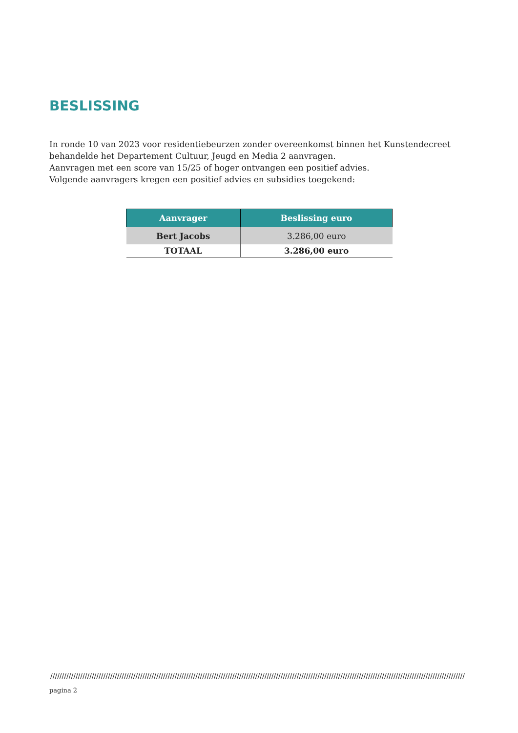BESLISSING
In ronde 10 van 2023 voor residentiebeurzen zonder overeenkomst binnen het Kunstendecreet behandelde het Departement Cultuur, Jeugd en Media 2 aanvragen.
Aanvragen met een score van 15/25 of hoger ontvangen een positief advies.
Volgende aanvragers kregen een positief advies en subsidies toegekend:
| Aanvrager | Beslissing euro |
| --- | --- |
| Bert Jacobs | 3.286,00 euro |
| TOTAAL | 3.286,00 euro |
////////////////////////////////////////////////////////////////////////////////////////////////////////////////////////////////////////////////////////////////////////////////////
pagina 2